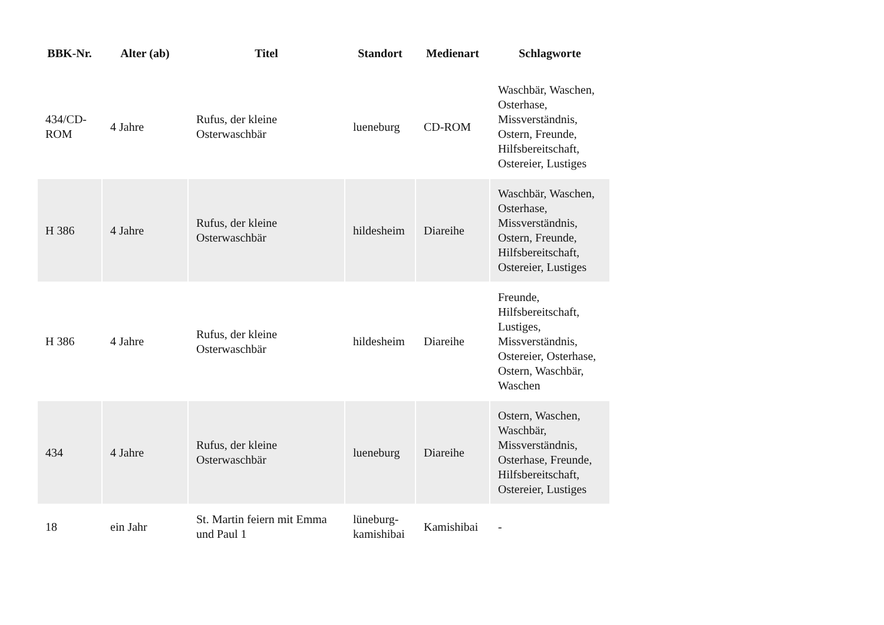| BBK-Nr. | Alter (ab) | Titel | Standort | Medienart | Schlagworte |
| --- | --- | --- | --- | --- | --- |
| 434/CD-ROM | 4 Jahre | Rufus, der kleine Osterwaschbär | lueneburg | CD-ROM | Waschbär, Waschen, Osterhase, Missverständnis, Ostern, Freunde, Hilfsbereitschaft, Ostereier, Lustiges |
| H 386 | 4 Jahre | Rufus, der kleine Osterwaschbär | hildesheim | Diareihe | Waschbär, Waschen, Osterhase, Missverständnis, Ostern, Freunde, Hilfsbereitschaft, Ostereier, Lustiges |
| H 386 | 4 Jahre | Rufus, der kleine Osterwaschbär | hildesheim | Diareihe | Freunde, Hilfsbereitschaft, Lustiges, Missverständnis, Ostereier, Osterhase, Ostern, Waschbär, Waschen |
| 434 | 4 Jahre | Rufus, der kleine Osterwaschbär | lueneburg | Diareihe | Ostern, Waschen, Waschbär, Missverständnis, Osterhase, Freunde, Hilfsbereitschaft, Ostereier, Lustiges |
| 18 | ein Jahr | St. Martin feiern mit Emma und Paul 1 | lüneburg-kamishibai | Kamishibai | - |